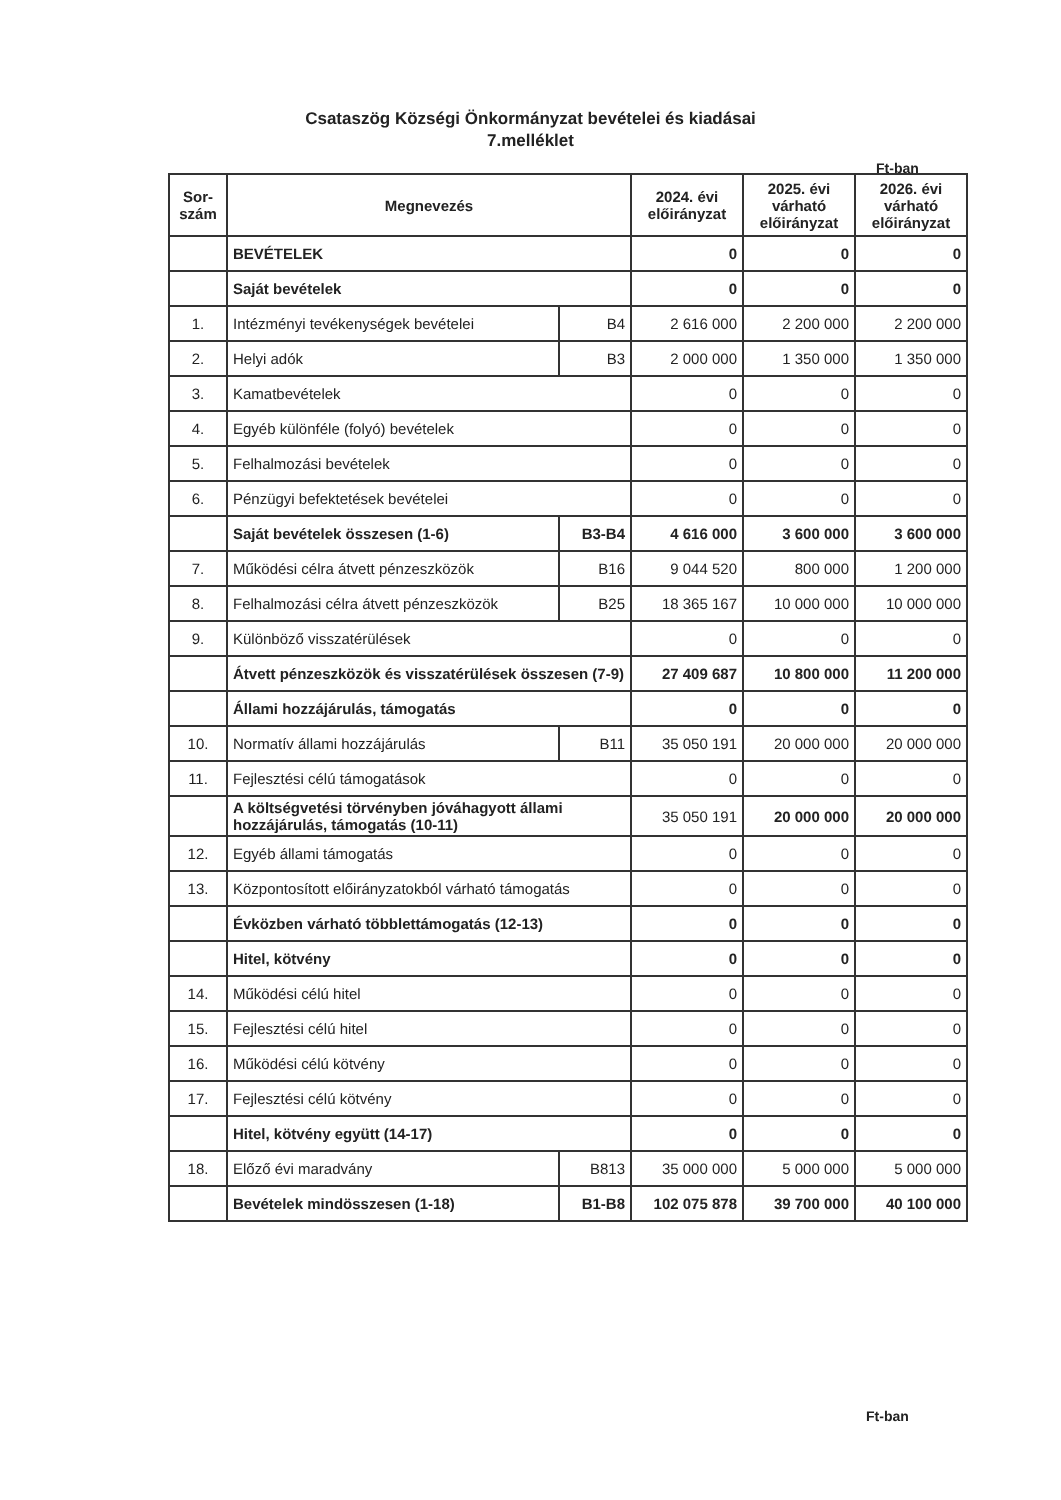Csataszög Községi Önkormányzat bevételei és kiadásai
7.melléklet
Ft-ban
| Sor- szám | Megnevezés | | 2024. évi előirányzat | 2025. évi várható előirányzat | 2026. évi várható előirányzat |
| --- | --- | --- | --- | --- | --- |
| | BEVÉTELEK | | 0 | 0 | 0 |
| | Saját bevételek | | 0 | 0 | 0 |
| 1. | Intézményi tevékenységek bevételei | B4 | 2 616 000 | 2 200 000 | 2 200 000 |
| 2. | Helyi adók | B3 | 2 000 000 | 1 350 000 | 1 350 000 |
| 3. | Kamatbevételek | | 0 | 0 | 0 |
| 4. | Egyéb különféle (folyó) bevételek | | 0 | 0 | 0 |
| 5. | Felhalmozási bevételek | | 0 | 0 | 0 |
| 6. | Pénzügyi befektetések bevételei | | 0 | 0 | 0 |
| | Saját bevételek összesen (1-6) | B3-B4 | 4 616 000 | 3 600 000 | 3 600 000 |
| 7. | Működési célra átvett pénzeszközök | B16 | 9 044 520 | 800 000 | 1 200 000 |
| 8. | Felhalmozási célra átvett pénzeszközök | B25 | 18 365 167 | 10 000 000 | 10 000 000 |
| 9. | Különböző visszatérülések | | 0 | 0 | 0 |
| | Átvett pénzeszközök és visszatérülések összesen (7-9) | | 27 409 687 | 10 800 000 | 11 200 000 |
| | Állami hozzájárulás, támogatás | | 0 | 0 | 0 |
| 10. | Normatív állami hozzájárulás | B11 | 35 050 191 | 20 000 000 | 20 000 000 |
| 11. | Fejlesztési célú támogatások | | 0 | 0 | 0 |
| | A költségvetési törvényben jóváhagyott állami hozzájárulás, támogatás (10-11) | | 35 050 191 | 20 000 000 | 20 000 000 |
| 12. | Egyéb állami támogatás | | 0 | 0 | 0 |
| 13. | Központosított előirányzatokból várható támogatás | | 0 | 0 | 0 |
| | Évközben várható többlettámogatás (12-13) | | 0 | 0 | 0 |
| | Hitel, kötvény | | 0 | 0 | 0 |
| 14. | Működési célú hitel | | 0 | 0 | 0 |
| 15. | Fejlesztési célú hitel | | 0 | 0 | 0 |
| 16. | Működési célú kötvény | | 0 | 0 | 0 |
| 17. | Fejlesztési célú kötvény | | 0 | 0 | 0 |
| | Hitel, kötvény együtt (14-17) | | 0 | 0 | 0 |
| 18. | Előző évi maradvány | B813 | 35 000 000 | 5 000 000 | 5 000 000 |
| | Bevételek mindösszesen (1-18) | B1-B8 | 102 075 878 | 39 700 000 | 40 100 000 |
Ft-ban